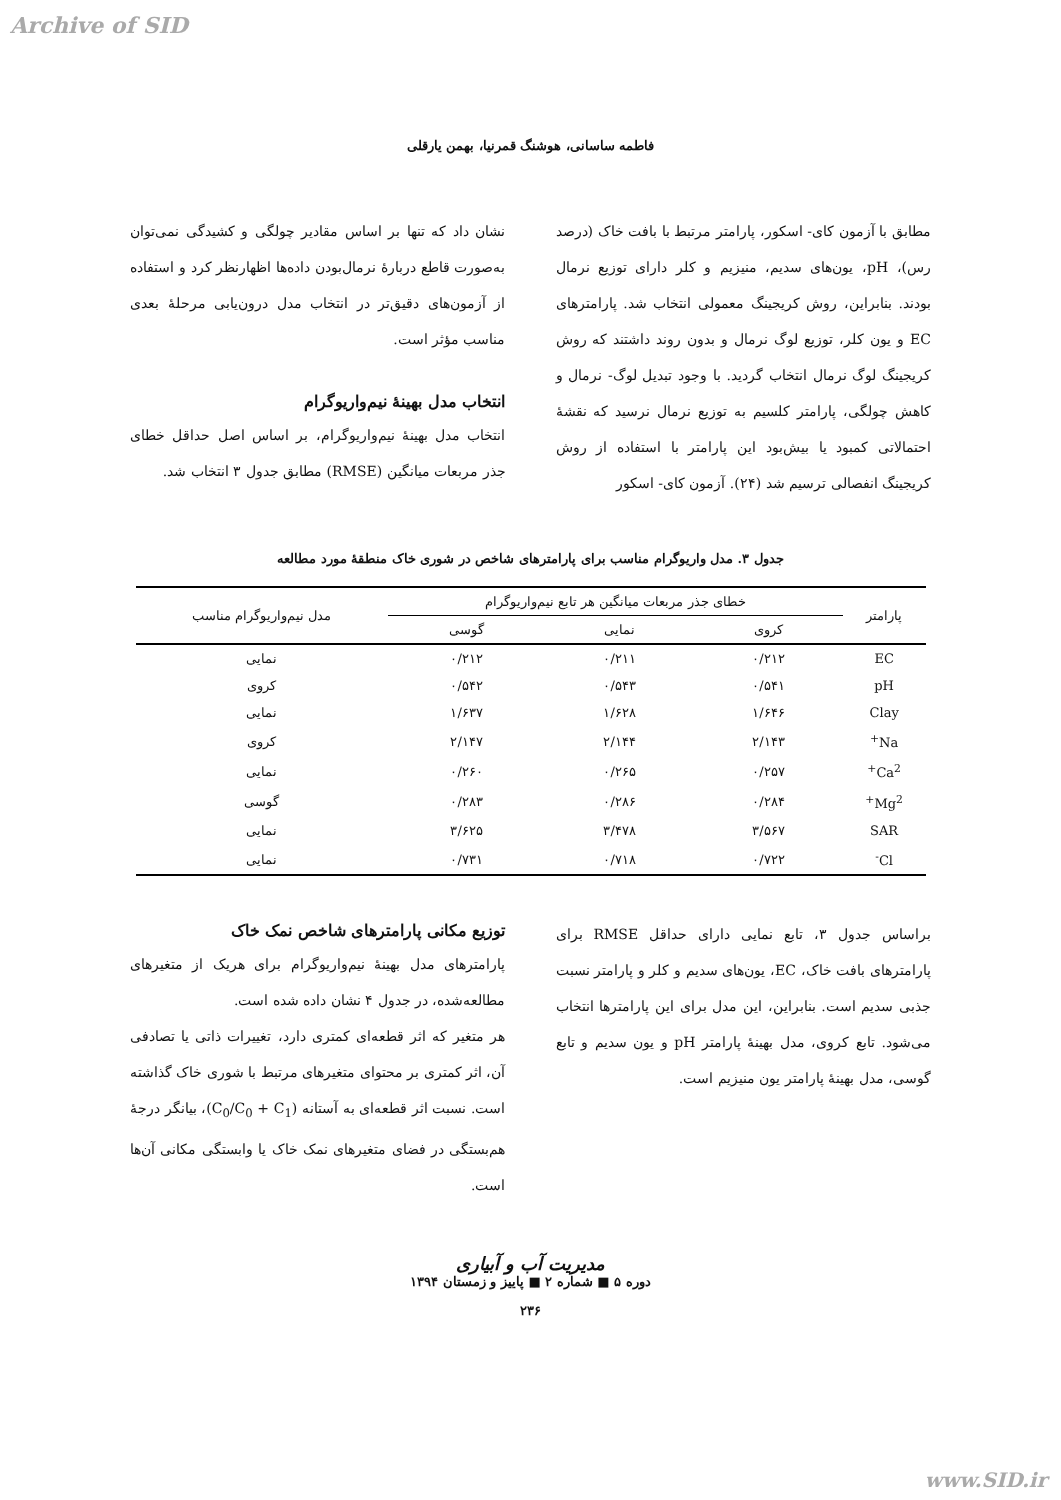Archive of SID
فاطمه ساسانی، هوشنگ قمرنیا، بهمن یارقلی
مطابق با آزمون کای- اسکور، پارامتر مرتبط با بافت خاک (درصد رس)، pH، یون‌های سدیم، منیزیم و کلر دارای توزیع نرمال بودند. بنابراین، روش کریجینگ معمولی انتخاب شد. پارامترهای EC و یون کلر، توزیع لوگ نرمال و بدون روند داشتند که روش کریجینگ لوگ نرمال انتخاب گردید. با وجود تبدیل لوگ- نرمال و کاهش چولگی، پارامتر کلسیم به توزیع نرمال نرسید که نقشهٔ احتمالاتی کمبود یا بیش‌بود این پارامتر با استفاده از روش کریجینگ انفصالی ترسیم شد (۲۴). آزمون کای- اسکور
نشان داد که تنها بر اساس مقادیر چولگی و کشیدگی نمی‌توان به‌صورت قاطع دربارهٔ نرمال‌بودن داده‌ها اظهارنظر کرد و استفاده از آزمون‌های دقیق‌تر در انتخاب مدل درون‌یابی مرحلهٔ بعدی مناسب مؤثر است.
انتخاب مدل بهینهٔ نیم‌واریوگرام
انتخاب مدل بهینهٔ نیم‌واریوگرام، بر اساس اصل حداقل خطای جذر مربعات میانگین (RMSE) مطابق جدول ۳ انتخاب شد.
جدول ۳. مدل واریوگرام مناسب برای پارامترهای شاخص در شوری خاک منطقهٔ مورد مطالعه
| پارامتر | خطای جذر مربعات میانگین هر تابع نیم‌واریوگرام | | | مدل نیم‌واریوگرام مناسب |
| --- | --- | --- | --- | --- |
| | کروی | نمایی | گوسی | |
| EC | ۰/۲۱۲ | ۰/۲۱۱ | ۰/۲۱۲ | نمایی |
| pH | ۰/۵۴۱ | ۰/۵۴۳ | ۰/۵۴۲ | کروی |
| Clay | ۱/۶۴۶ | ۱/۶۲۸ | ۱/۶۳۷ | نمایی |
| Na<sup>+</sup> | ۲/۱۴۳ | ۲/۱۴۴ | ۲/۱۴۷ | کروی |
| Ca<sup>2+</sup> | ۰/۲۵۷ | ۰/۲۶۵ | ۰/۲۶۰ | نمایی |
| Mg<sup>2+</sup> | ۰/۲۸۴ | ۰/۲۸۶ | ۰/۲۸۳ | گوسی |
| SAR | ۳/۵۶۷ | ۳/۴۷۸ | ۳/۶۲۵ | نمایی |
| Cl<sup>-</sup> | ۰/۷۲۲ | ۰/۷۱۸ | ۰/۷۳۱ | نمایی |
براساس جدول ۳، تابع نمایی دارای حداقل RMSE برای پارامترهای بافت خاک، EC، یون‌های سدیم و کلر و پارامتر نسبت جذبی سدیم است. بنابراین، این مدل برای این پارامترها انتخاب می‌شود. تابع کروی، مدل بهینهٔ پارامتر pH و یون سدیم و تابع گوسی، مدل بهینهٔ پارامتر یون منیزیم است.
توزیع مکانی پارامترهای شاخص نمک خاک
پارامترهای مدل بهینهٔ نیم‌واریوگرام برای هریک از متغیرهای مطالعه‌شده، در جدول ۴ نشان داده شده است.
هر متغیر که اثر قطعه‌ای کمتری دارد، تغییرات ذاتی یا تصادفی آن، اثر کمتری بر محتوای متغیرهای مرتبط با شوری خاک گذاشته است. نسبت اثر قطعه‌ای به آستانه (C<sub>0</sub>/C<sub>0</sub> + C<sub>1</sub>)، بیانگر درجهٔ هم‌بستگی در فضای متغیرهای نمک خاک یا وابستگی مکانی آن‌ها است.
مدیریت آب و آبیاری
دوره ۵ ■ شماره ۲ ■ پاییز و زمستان ۱۳۹۴
۲۳۶
www.SID.ir